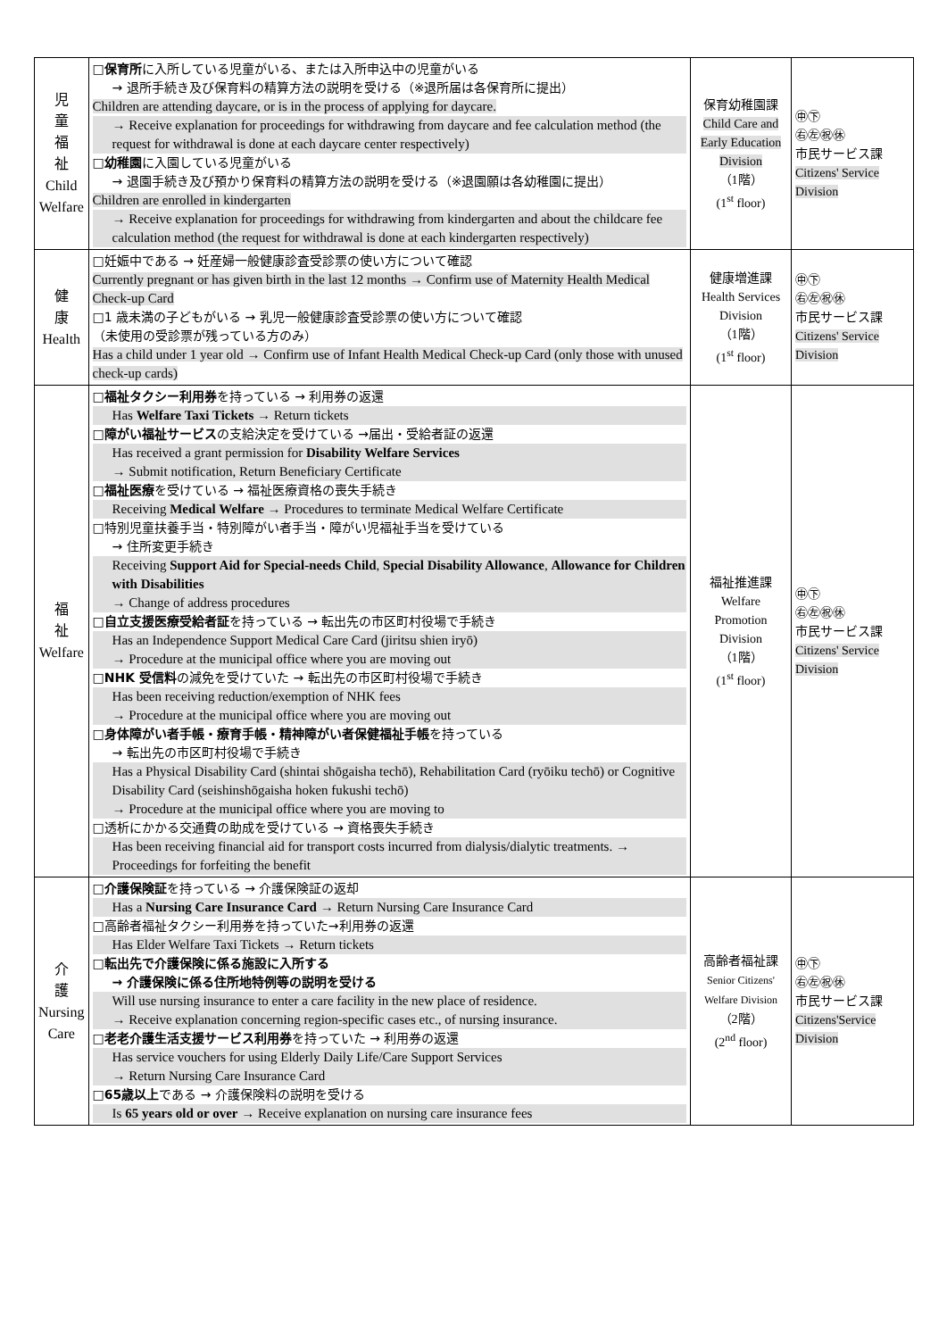| 児 童 福 祉 Child Welfare | □ 保育所 に入所している児童がいる、または入所申込中の児童がいる → 退所手続き及び保育料の精算方法の説明を受ける（※退所届は各保育所に提出） Children are attending daycare, or is in the process of applying for daycare. → Receive explanation for proceedings for withdrawing from daycare and fee calculation method (the request for withdrawal is done at each daycare center respectively) □ 幼稚園 に入園している児童がいる → 退園手続き及び預かり保育料の精算方法の説明を受ける（※退園願は各幼稚園に提出） Children are enrolled in kindergarten → Receive explanation for proceedings for withdrawing from kindergarten and about the childcare fee calculation method (the request for withdrawal is done at each kindergarten respectively) | 保育幼稚園課 Child Care and Early Education Division （1階） (1<sup>st</sup> floor) | ㊥㊦ ㊨㊧㊗㊡ 市民サービス課 Citizens' Service Division |
| 健 康 Health | □妊娠中である → 妊産婦一般健康診査受診票の使い方について確認 Currently pregnant or has given birth in the last 12 months → Confirm use of Maternity Health Medical Check-up Card □1 歳未満の子どもがいる → 乳児一般健康診査受診票の使い方について確認 （未使用の受診票が残っている方のみ） Has a child under 1 year old → Confirm use of Infant Health Medical Check-up Card (only those with unused check-up cards) | 健康増進課 Health Services Division （1階） (1<sup>st</sup> floor) | ㊥㊦ ㊨㊧㊗㊡ 市民サービス課 Citizens' Service Division |
| 福 祉 Welfare | □ 福祉タクシー利用券 を持っている → 利用券の返還 Has Welfare Taxi Tickets → Return tickets □ 障がい福祉サービス の支給決定を受けている →届出・受給者証の返還 Has received a grant permission for Disability Welfare Services → Submit notification, Return Beneficiary Certificate □ 福祉医療 を受けている → 福祉医療資格の喪失手続き Receiving Medical Welfare → Procedures to terminate Medical Welfare Certificate □特別児童扶養手当・特別障がい者手当・障がい児福祉手当を受けている → 住所変更手続き Receiving Support Aid for Special-needs Child , Special Disability Allowance , Allowance for Children with Disabilities → Change of address procedures □ 自立支援医療受給者証 を持っている → 転出先の市区町村役場で手続き Has an Independence Support Medical Care Card (jiritsu shien iryō) → Procedure at the municipal office where you are moving out □ NHK 受信料 の減免を受けていた → 転出先の市区町村役場で手続き Has been receiving reduction/exemption of NHK fees → Procedure at the municipal office where you are moving out □ 身体障がい者手帳・療育手帳・精神障がい者保健福祉手帳 を持っている → 転出先の市区町村役場で手続き Has a Physical Disability Card (shintai shōgaisha techō), Rehabilitation Card (ryōiku techō) or Cognitive Disability Card (seishinshōgaisha hoken fukushi techō) → Procedure at the municipal office where you are moving to □透析にかかる交通費の助成を受けている → 資格喪失手続き Has been receiving financial aid for transport costs incurred from dialysis/dialytic treatments. → Proceedings for forfeiting the benefit | 福祉推進課 Welfare Promotion Division （1階） (1<sup>st</sup> floor) | ㊥㊦ ㊨㊧㊗㊡ 市民サービス課 Citizens' Service Division |
| 介 護 Nursing Care | □ 介護保険証 を持っている → 介護保険証の返却 Has a Nursing Care Insurance Card → Return Nursing Care Insurance Card □高齢者福祉タクシー利用券を持っていた→利用券の返還 Has Elder Welfare Taxi Tickets → Return tickets □ 転出先で介護保険に係る施設に入所する → 介護保険に係る住所地特例等の説明を受ける Will use nursing insurance to enter a care facility in the new place of residence. → Receive explanation concerning region-specific cases etc., of nursing insurance. □ 老老介護生活支援サービス利用券 を持っていた → 利用券の返還 Has service vouchers for using Elderly Daily Life/Care Support Services → Return Nursing Care Insurance Card □ 65歳以上 である → 介護保険料の説明を受ける Is 65 years old or over → Receive explanation on nursing care insurance fees | 高齢者福祉課 Senior Citizens' Welfare Division （2階） (2<sup>nd</sup> floor) | ㊥㊦ ㊨㊧㊗㊡ 市民サービス課 Citizens'Service Division |